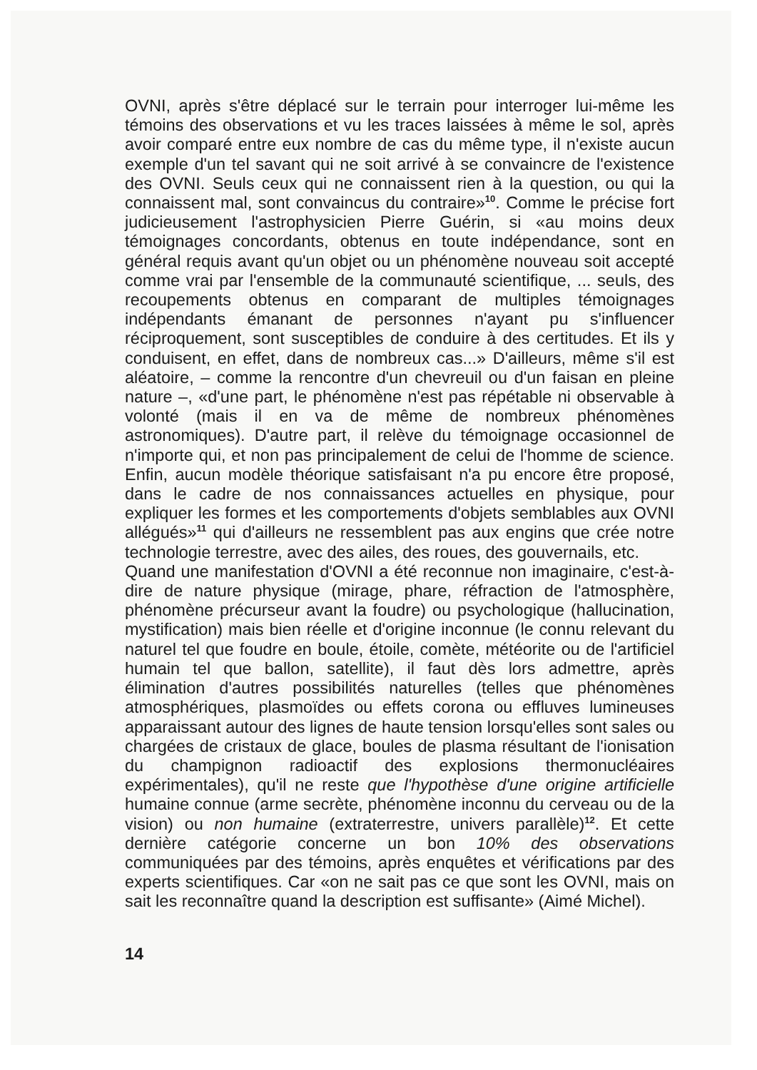OVNI, après s'être déplacé sur le terrain pour interroger lui-même les témoins des observations et vu les traces laissées à même le sol, après avoir comparé entre eux nombre de cas du même type, il n'existe aucun exemple d'un tel savant qui ne soit arrivé à se convaincre de l'existence des OVNI. Seuls ceux qui ne connaissent rien à la question, ou qui la connaissent mal, sont convaincus du contraire»<sup>10</sup>. Comme le précise fort judicieusement l'astrophysicien Pierre Guérin, si «au moins deux témoignages concordants, obtenus en toute indépendance, sont en général requis avant qu'un objet ou un phénomène nouveau soit accepté comme vrai par l'ensemble de la communauté scientifique, ... seuls, des recoupements obtenus en comparant de multiples témoignages indépendants émanant de personnes n'ayant pu s'influencer réciproquement, sont susceptibles de conduire à des certitudes. Et ils y conduisent, en effet, dans de nombreux cas...» D'ailleurs, même s'il est aléatoire, – comme la rencontre d'un chevreuil ou d'un faisan en pleine nature –, «d'une part, le phénomène n'est pas répétable ni observable à volonté (mais il en va de même de nombreux phénomènes astronomiques). D'autre part, il relève du témoignage occasionnel de n'importe qui, et non pas principalement de celui de l'homme de science. Enfin, aucun modèle théorique satisfaisant n'a pu encore être proposé, dans le cadre de nos connaissances actuelles en physique, pour expliquer les formes et les comportements d'objets semblables aux OVNI allégués»<sup>11</sup> qui d'ailleurs ne ressemblent pas aux engins que crée notre technologie terrestre, avec des ailes, des roues, des gouvernails, etc.
Quand une manifestation d'OVNI a été reconnue non imaginaire, c'est-à-dire de nature physique (mirage, phare, réfraction de l'atmosphère, phénomène précurseur avant la foudre) ou psychologique (hallucination, mystification) mais bien réelle et d'origine inconnue (le connu relevant du naturel tel que foudre en boule, étoile, comète, météorite ou de l'artificiel humain tel que ballon, satellite), il faut dès lors admettre, après élimination d'autres possibilités naturelles (telles que phénomènes atmosphériques, plasmoïdes ou effets corona ou effluves lumineuses apparaissant autour des lignes de haute tension lorsqu'elles sont sales ou chargées de cristaux de glace, boules de plasma résultant de l'ionisation du champignon radioactif des explosions thermonucléaires expérimentales), qu'il ne reste que l'hypothèse d'une origine artificielle humaine connue (arme secrète, phénomène inconnu du cerveau ou de la vision) ou non humaine (extraterrestre, univers parallèle)<sup>12</sup>. Et cette dernière catégorie concerne un bon 10% des observations communiquées par des témoins, après enquêtes et vérifications par des experts scientifiques. Car «on ne sait pas ce que sont les OVNI, mais on sait les reconnaître quand la description est suffisante» (Aimé Michel).
14